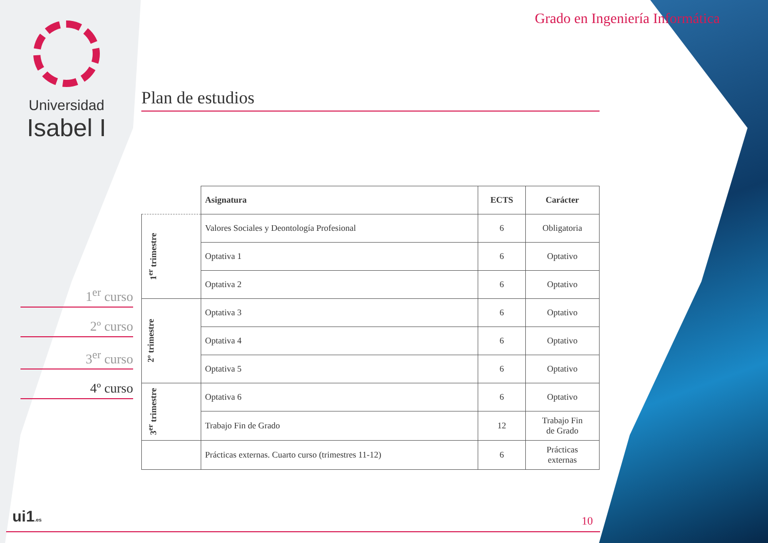Universidad
Isabel I
1<sup>er</sup> curso
2º curso
3<sup>er</sup> curso
4º curso
Grado en Ingeniería Informática
Plan de estudios
| | Asignatura | ECTS | Carácter |
| --- | --- | --- | --- |
| 1<sup>er</sup> trimestre | Valores Sociales y Deontología Profesional | 6 | Obligatoria |
| | Optativa 1 | 6 | Optativo |
| | Optativa 2 | 6 | Optativo |
| 2º trimestre | Optativa 3 | 6 | Optativo |
| | Optativa 4 | 6 | Optativo |
| | Optativa 5 | 6 | Optativo |
| 3<sup>er</sup> trimestre | Optativa 6 | 6 | Optativo |
| | Trabajo Fin de Grado | 12 | Trabajo Fin de Grado |
| | Prácticas externas. Cuarto curso (trimestres 11-12) | 6 | Prácticas externas |
ui1.es 10